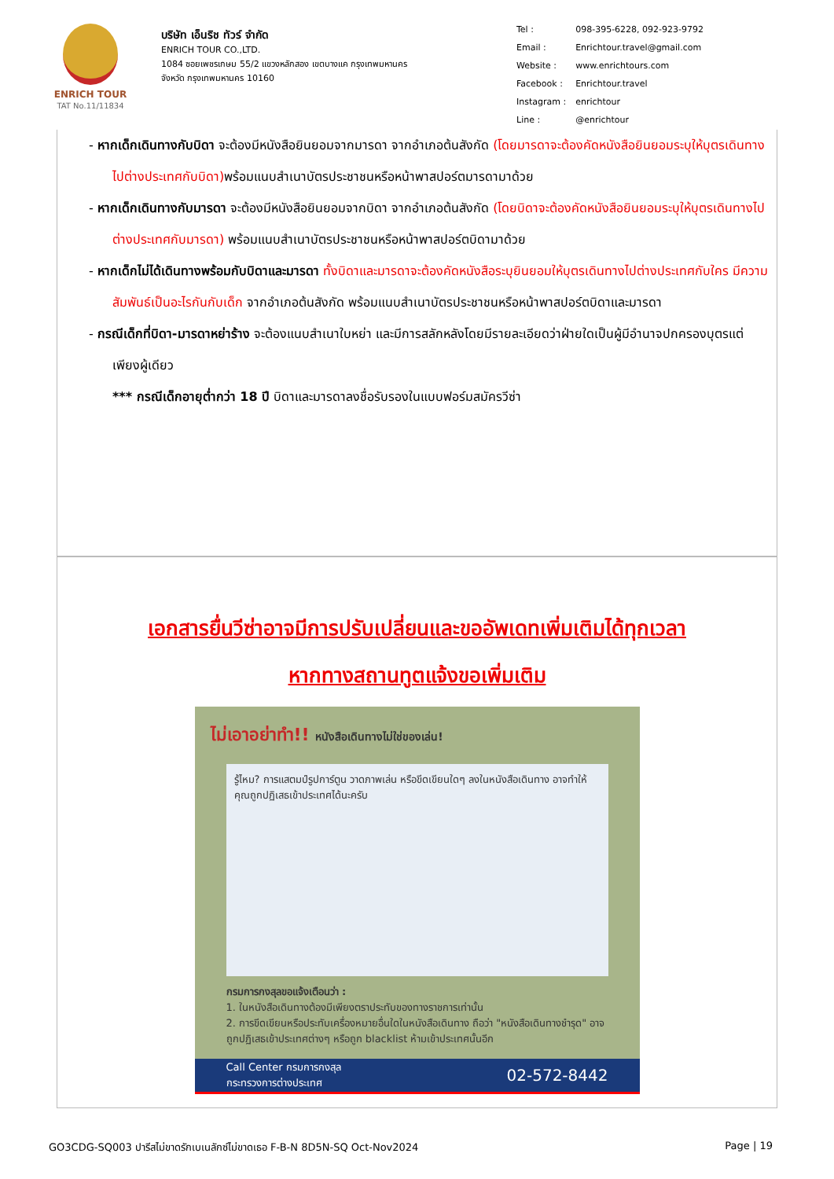ENRICH TOUR
TAT No.11/11834
บริษัท เอ็นริช ทัวร์ จำกัด
ENRICH TOUR CO.,LTD.
1084 ซอยเพชรเกษม 55/2 แขวงหลักสอง เขตบางแค กรุงเทพมหานคร
จังหวัด กรุงเทพมหานคร 10160
| Tel : | 098-395-6228, 092-923-9792 |
| Email : | Enrichtour.travel@gmail.com |
| Website : | www.enrichtours.com |
| Facebook : | Enrichtour.travel |
| Instagram : | enrichtour |
| Line : | @enrichtour |
- หากเด็กเดินทางกับบิดา จะต้องมีหนังสือยินยอมจากมารดา จากอำเภอต้นสังกัด (โดยมารดาจะต้องคัดหนังสือยินยอมระบุให้บุตรเดินทางไปต่างประเทศกับบิดา) พร้อมแนบสำเนาบัตรประชาชนหรือหน้าพาสปอร์ตมารดามาด้วย
- หากเด็กเดินทางกับมารดา จะต้องมีหนังสือยินยอมจากบิดา จากอำเภอต้นสังกัด (โดยบิดาจะต้องคัดหนังสือยินยอมระบุให้บุตรเดินทางไปต่างประเทศกับมารดา) พร้อมแนบสำเนาบัตรประชาชนหรือหน้าพาสปอร์ตบิดามาด้วย
- หากเด็กไม่ได้เดินทางพร้อมกับบิดาและมารดา ทั้งบิดาและมารดาจะต้องคัดหนังสือระบุยินยอมให้บุตรเดินทางไปต่างประเทศกับใคร มีความสัมพันธ์เป็นอะไรกันกับเด็ก จากอำเภอต้นสังกัด พร้อมแนบสำเนาบัตรประชาชนหรือหน้าพาสปอร์ตบิดาและมารดา
- กรณีเด็กที่บิดา-มารดาหย่าร้าง จะต้องแนบสำเนาใบหย่า และมีการสลักหลังโดยมีรายละเอียดว่าฝ่ายใดเป็นผู้มีอำนาจปกครองบุตรแต่เพียงผู้เดียว
*** กรณีเด็กอายุต่ำกว่า 18 ปี บิดาและมารดาลงชื่อรับรองในแบบฟอร์มสมัครวีซ่า
เอกสารยื่นวีซ่าอาจมีการปรับเปลี่ยนและขออัพเดทเพิ่มเติมได้ทุกเวลา
หากทางสถานทูตแจ้งขอเพิ่มเติม
ไม่เอาอย่าทำ!! หนังสือเดินทางไม่ใช่ของเล่น!
รู้ไหม? การแสตมป์รูปการ์ตูน วาดภาพเล่น หรือขีดเขียนใดๆ ลงในหนังสือเดินทาง อาจทำให้คุณถูกปฏิเสธเข้าประเทศได้นะครับ
กรมการกงสุลขอแจ้งเตือนว่า :
1. ในหนังสือเดินทางต้องมีเพียงตราประทับของทางราชการเท่านั้น
2. การขีดเขียนหรือประทับเครื่องหมายอื่นใดในหนังสือเดินทาง ถือว่า "หนังสือเดินทางชำรุด" อาจถูกปฏิเสธเข้าประเทศต่างๆ หรือถูก blacklist ห้ามเข้าประเทศนั้นอีก
Call Center กรมการกงสุล
กระทรวงการต่างประเทศ 02-572-8442
GO3CDG-SQ003 ปารีสไม่ขาดรักเบเนลักซ์ไม่ขาดเธอ F-B-N 8D5N-SQ Oct-Nov2024 Page | 19